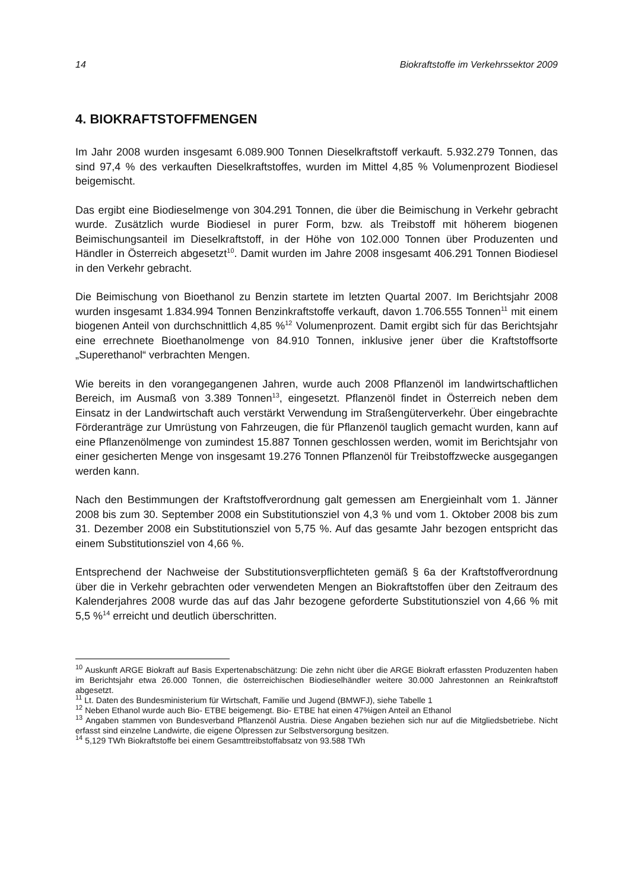14 Biokraftstoffe im Verkehrssektor 2009
4. BIOKRAFTSTOFFMENGEN
Im Jahr 2008 wurden insgesamt 6.089.900 Tonnen Dieselkraftstoff verkauft. 5.932.279 Tonnen, das sind 97,4 % des verkauften Dieselkraftstoffes, wurden im Mittel 4,85 % Volumenprozent Biodiesel beigemischt.
Das ergibt eine Biodieselmenge von 304.291 Tonnen, die über die Beimischung in Verkehr gebracht wurde. Zusätzlich wurde Biodiesel in purer Form, bzw. als Treibstoff mit höherem biogenen Beimischungsanteil im Dieselkraftstoff, in der Höhe von 102.000 Tonnen über Produzenten und Händler in Österreich abgesetzt<sup>10</sup>. Damit wurden im Jahre 2008 insgesamt 406.291 Tonnen Biodiesel in den Verkehr gebracht.
Die Beimischung von Bioethanol zu Benzin startete im letzten Quartal 2007. Im Berichtsjahr 2008 wurden insgesamt 1.834.994 Tonnen Benzinkraftstoffe verkauft, davon 1.706.555 Tonnen<sup>11</sup> mit einem biogenen Anteil von durchschnittlich 4,85 %<sup>12</sup> Volumenprozent. Damit ergibt sich für das Berichtsjahr eine errechnete Bioethanolmenge von 84.910 Tonnen, inklusive jener über die Kraftstoffsorte „Superethanol“ verbrachten Mengen.
Wie bereits in den vorangegangenen Jahren, wurde auch 2008 Pflanzenöl im landwirtschaftlichen Bereich, im Ausmaß von 3.389 Tonnen<sup>13</sup>, eingesetzt. Pflanzenöl findet in Österreich neben dem Einsatz in der Landwirtschaft auch verstärkt Verwendung im Straßengüterverkehr. Über eingebrachte Förderanträge zur Umrüstung von Fahrzeugen, die für Pflanzenöl tauglich gemacht wurden, kann auf eine Pflanzenölmenge von zumindest 15.887 Tonnen geschlossen werden, womit im Berichtsjahr von einer gesicherten Menge von insgesamt 19.276 Tonnen Pflanzenöl für Treibstoffzwecke ausgegangen werden kann.
Nach den Bestimmungen der Kraftstoffverordnung galt gemessen am Energieinhalt vom 1. Jänner 2008 bis zum 30. September 2008 ein Substitutionsziel von 4,3 % und vom 1. Oktober 2008 bis zum 31. Dezember 2008 ein Substitutionsziel von 5,75 %. Auf das gesamte Jahr bezogen entspricht das einem Substitutionsziel von 4,66 %.
Entsprechend der Nachweise der Substitutionsverpflichteten gemäß § 6a der Kraftstoffverordnung über die in Verkehr gebrachten oder verwendeten Mengen an Biokraftstoffen über den Zeitraum des Kalenderjahres 2008 wurde das auf das Jahr bezogene geforderte Substitutionsziel von 4,66 % mit 5,5 %<sup>14</sup> erreicht und deutlich überschritten.
<sup>10</sup> Auskunft ARGE Biokraft auf Basis Expertenabschätzung: Die zehn nicht über die ARGE Biokraft erfassten Produzenten haben im Berichtsjahr etwa 26.000 Tonnen, die österreichischen Biodieselhändler weitere 30.000 Jahrestonnen an Reinkraftstoff abgesetzt.
<sup>11</sup> Lt. Daten des Bundesministerium für Wirtschaft, Familie und Jugend (BMWFJ), siehe Tabelle 1
<sup>12</sup> Neben Ethanol wurde auch Bio- ETBE beigemengt. Bio- ETBE hat einen 47%igen Anteil an Ethanol
<sup>13</sup> Angaben stammen von Bundesverband Pflanzenöl Austria. Diese Angaben beziehen sich nur auf die Mitgliedsbetriebe. Nicht erfasst sind einzelne Landwirte, die eigene Ölpressen zur Selbstversorgung besitzen.
<sup>14</sup> 5,129 TWh Biokraftstoffe bei einem Gesamttreibstoffabsatz von 93.588 TWh